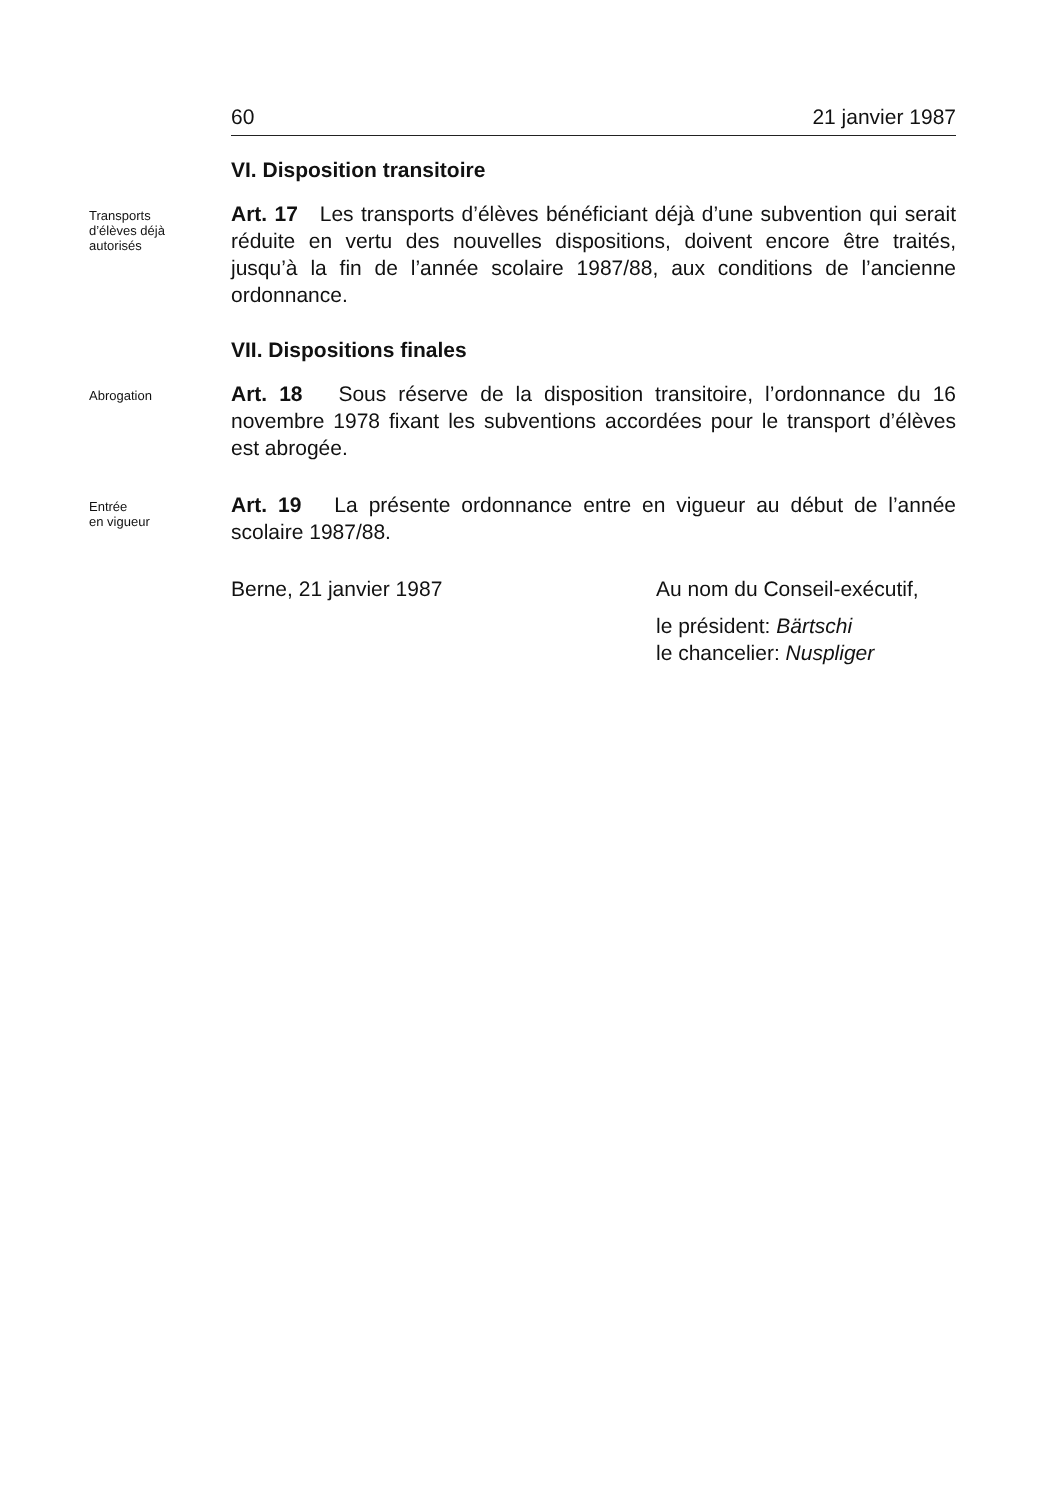60 21 janvier 1987
VI. Disposition transitoire
Transports
d’élèves déjà
autorisés
Art. 17 Les transports d’élèves bénéficiant déjà d’une subvention qui serait réduite en vertu des nouvelles dispositions, doivent encore être traités, jusqu’à la fin de l’année scolaire 1987/88, aux conditions de l’ancienne ordonnance.
VII. Dispositions finales
Abrogation
Art. 18 Sous réserve de la disposition transitoire, l’ordonnance du 16 novembre 1978 fixant les subventions accordées pour le transport d’élèves est abrogée.
Entrée
en vigueur
Art. 19 La présente ordonnance entre en vigueur au début de l’année scolaire 1987/88.
Berne, 21 janvier 1987 Au nom du Conseil-exécutif,
le président: Bärtschi
le chancelier: Nuspliger